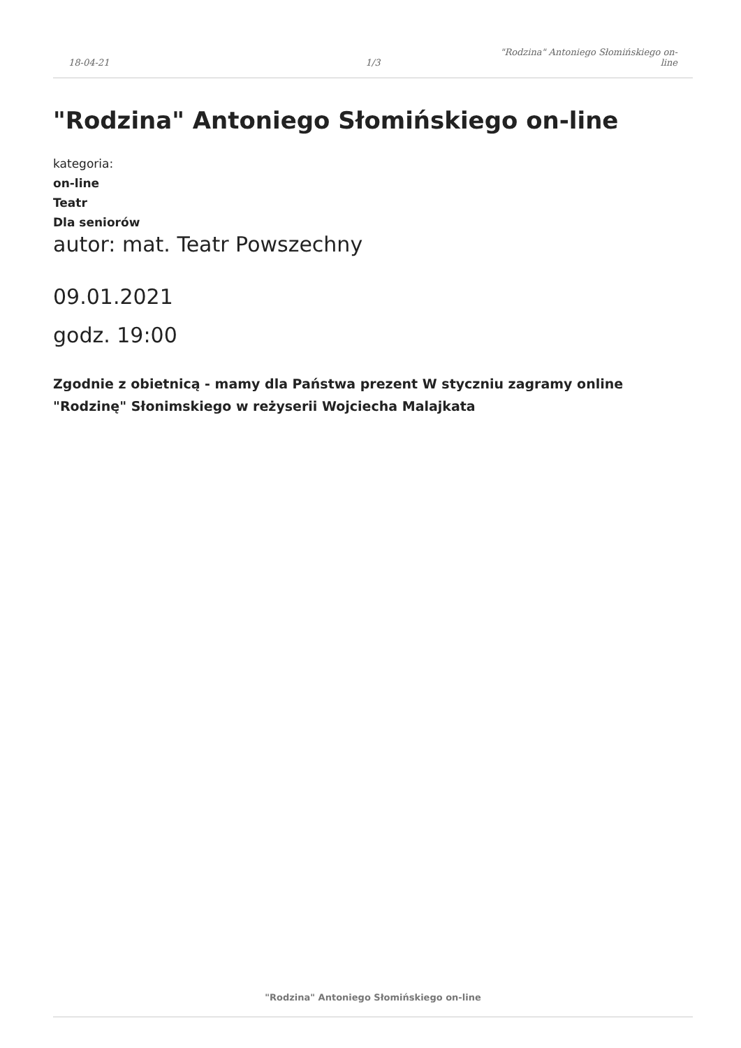18-04-21
1/3
"Rodzina" Antoniego Słomińskiego on-
line
"Rodzina" Antoniego Słomińskiego on-line
kategoria:
on-line
Teatr
Dla seniorów
autor: mat. Teatr Powszechny
09.01.2021
godz. 19:00
Zgodnie z obietnicą - mamy dla Państwa prezent W styczniu zagramy online "Rodzinę" Słonimskiego w reżyserii Wojciecha Malajkata
"Rodzina" Antoniego Słomińskiego on-line